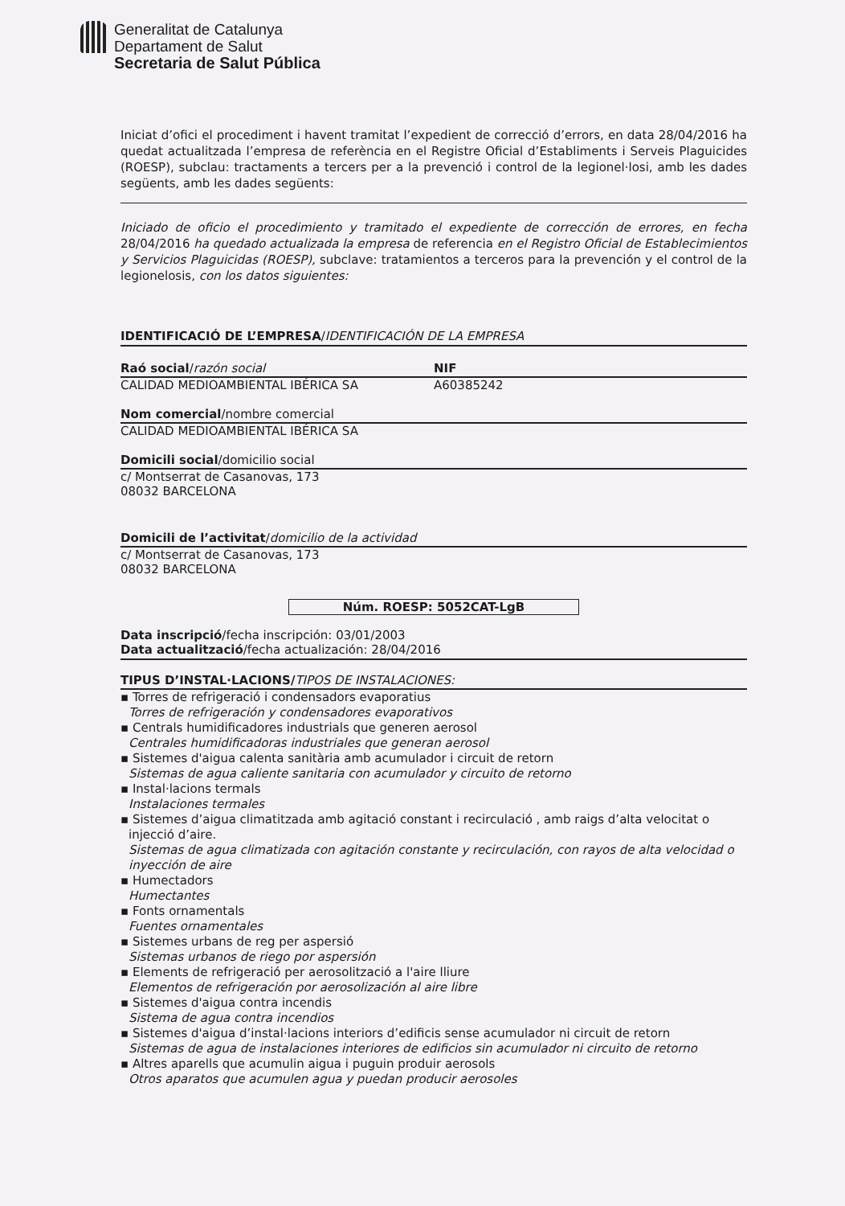Generalitat de Catalunya
Departament de Salut
Secretaria de Salut Pública
Iniciat d’ofici el procediment i havent tramitat l’expedient de correcció d’errors, en data 28/04/2016 ha quedat actualitzada l’empresa de referència en el Registre Oficial d’Establiments i Serveis Plaguicides (ROESP), subclau: tractaments a tercers per a la prevenció i control de la legionel·losi, amb les dades següents, amb les dades següents:
Iniciado de oficio el procedimiento y tramitado el expediente de corrección de errores, en fecha 28/04/2016 ha quedado actualizada la empresa de referencia en el Registro Oficial de Establecimientos y Servicios Plaguicidas (ROESP), subclave: tratamientos a terceros para la prevención y el control de la legionelosis, con los datos siguientes:
IDENTIFICACIÓ DE L’EMPRESA/IDENTIFICACIÓN DE LA EMPRESA
Raó social/razón social NIF
CALIDAD MEDIOAMBIENTAL IBÉRICA SA
A60385242
Nom comercial/nombre comercial
CALIDAD MEDIOAMBIENTAL IBÉRICA SA
Domicili social/domicilio social
c/ Montserrat de Casanovas, 173
08032 BARCELONA
Domicili de l’activitat/domicilio de la actividad
c/ Montserrat de Casanovas, 173
08032 BARCELONA
Núm. ROESP: 5052CAT-LgB
Data inscripció/fecha inscripción: 03/01/2003
Data actualització/fecha actualización: 28/04/2016
TIPUS D’INSTAL·LACIONS/TIPOS DE INSTALACIONES:
▪ Torres de refrigeració i condensadors evaporatius
Torres de refrigeración y condensadores evaporativos
▪ Centrals humidificadores industrials que generen aerosol
Centrales humidificadoras industriales que generan aerosol
▪ Sistemes d'aigua calenta sanitària amb acumulador i circuit de retorn
Sistemas de agua caliente sanitaria con acumulador y circuito de retorno
▪ Instal·lacions termals
Instalaciones termales
▪ Sistemes d’aigua climatitzada amb agitació constant i recirculació , amb raigs d’alta velocitat o injecció d’aire.
Sistemas de agua climatizada con agitación constante y recirculación, con rayos de alta velocidad o inyección de aire
▪ Humectadors
Humectantes
▪ Fonts ornamentals
Fuentes ornamentales
▪ Sistemes urbans de reg per aspersió
Sistemas urbanos de riego por aspersión
▪ Elements de refrigeració per aerosolització a l'aire lliure
Elementos de refrigeración por aerosolización al aire libre
▪ Sistemes d'aigua contra incendis
Sistema de agua contra incendios
▪ Sistemes d'aigua d’instal·lacions interiors d’edificis sense acumulador ni circuit de retorn
Sistemas de agua de instalaciones interiores de edificios sin acumulador ni circuito de retorno
▪ Altres aparells que acumulin aigua i puguin produir aerosols
Otros aparatos que acumulen agua y puedan producir aerosoles